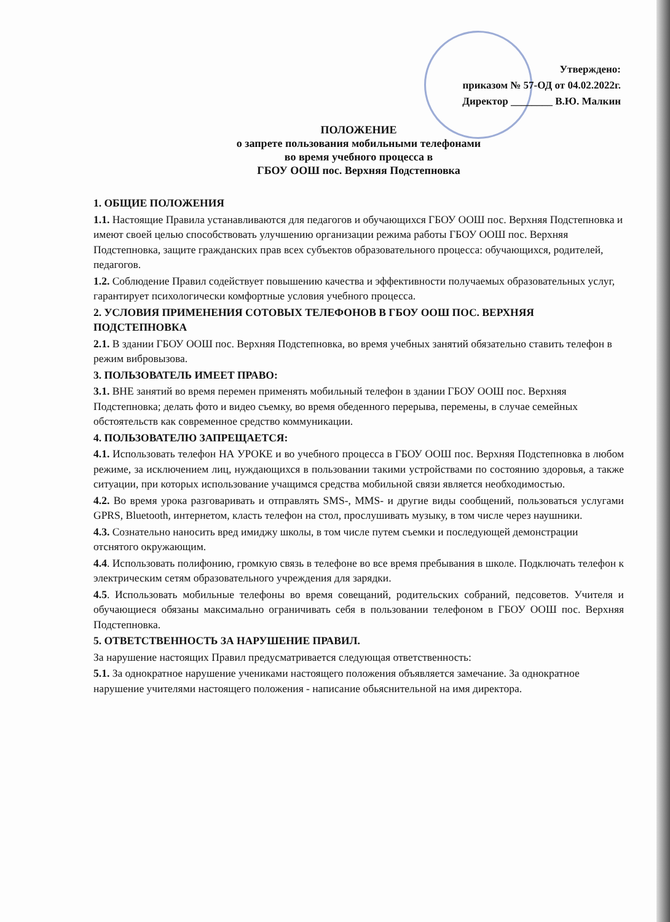Утверждено:
приказом № 57-ОД от 04.02.2022г.
Директор ________ В.Ю. Малкин
ПОЛОЖЕНИЕ
о запрете пользования мобильными телефонами
во время учебного процесса в
ГБОУ ООШ пос. Верхняя Подстепновка
1. ОБЩИЕ ПОЛОЖЕНИЯ
1.1. Настоящие Правила устанавливаются для педагогов и обучающихся ГБОУ ООШ пос. Верхняя Подстепновка и имеют своей целью способствовать улучшению организации режима работы ГБОУ ООШ пос. Верхняя Подстепновка, защите гражданских прав всех субъектов образовательного процесса: обучающихся, родителей, педагогов.
1.2. Соблюдение Правил содействует повышению качества и эффективности получаемых образовательных услуг, гарантирует психологически комфортные условия учебного процесса.
2. УСЛОВИЯ ПРИМЕНЕНИЯ СОТОВЫХ ТЕЛЕФОНОВ В ГБОУ ООШ ПОС. ВЕРХНЯЯ ПОДСТЕПНОВКА
2.1. В здании ГБОУ ООШ пос. Верхняя Подстепновка, во время учебных занятий обязательно ставить телефон в режим вибровызова.
3. ПОЛЬЗОВАТЕЛЬ ИМЕЕТ ПРАВО:
3.1. ВНЕ занятий во время перемен применять мобильный телефон в здании ГБОУ ООШ пос. Верхняя Подстепновка; делать фото и видео съемку, во время обеденного перерыва, перемены, в случае семейных обстоятельств как современное средство коммуникации.
4. ПОЛЬЗОВАТЕЛЮ ЗАПРЕЩАЕТСЯ:
4.1. Использовать телефон НА УРОКЕ и во учебного процесса в ГБОУ ООШ пос. Верхняя Подстепновка в любом режиме, за исключением лиц, нуждающихся в пользовании такими устройствами по состоянию здоровья, а также ситуации, при которых использование учащимся средства мобильной связи является необходимостью.
4.2. Во время урока разговаривать и отправлять SMS-, MMS- и другие виды сообщений, пользоваться услугами GPRS, Bluetooth, интернетом, класть телефон на стол, прослушивать музыку, в том числе через наушники.
4.3. Сознательно наносить вред имиджу школы, в том числе путем съемки и последующей демонстрации отснятого окружающим.
4.4. Использовать полифонию, громкую связь в телефоне во все время пребывания в школе. Подключать телефон к электрическим сетям образовательного учреждения для зарядки.
4.5. Использовать мобильные телефоны во время совещаний, родительских собраний, педсоветов. Учителя и обучающиеся обязаны максимально ограничивать себя в пользовании телефоном в ГБОУ ООШ пос. Верхняя Подстепновка.
5. ОТВЕТСТВЕННОСТЬ ЗА НАРУШЕНИЕ ПРАВИЛ.
За нарушение настоящих Правил предусматривается следующая ответственность:
5.1. За однократное нарушение учениками настоящего положения объявляется замечание. За однократное нарушение учителями настоящего положения - написание обьяснительной на имя директора.